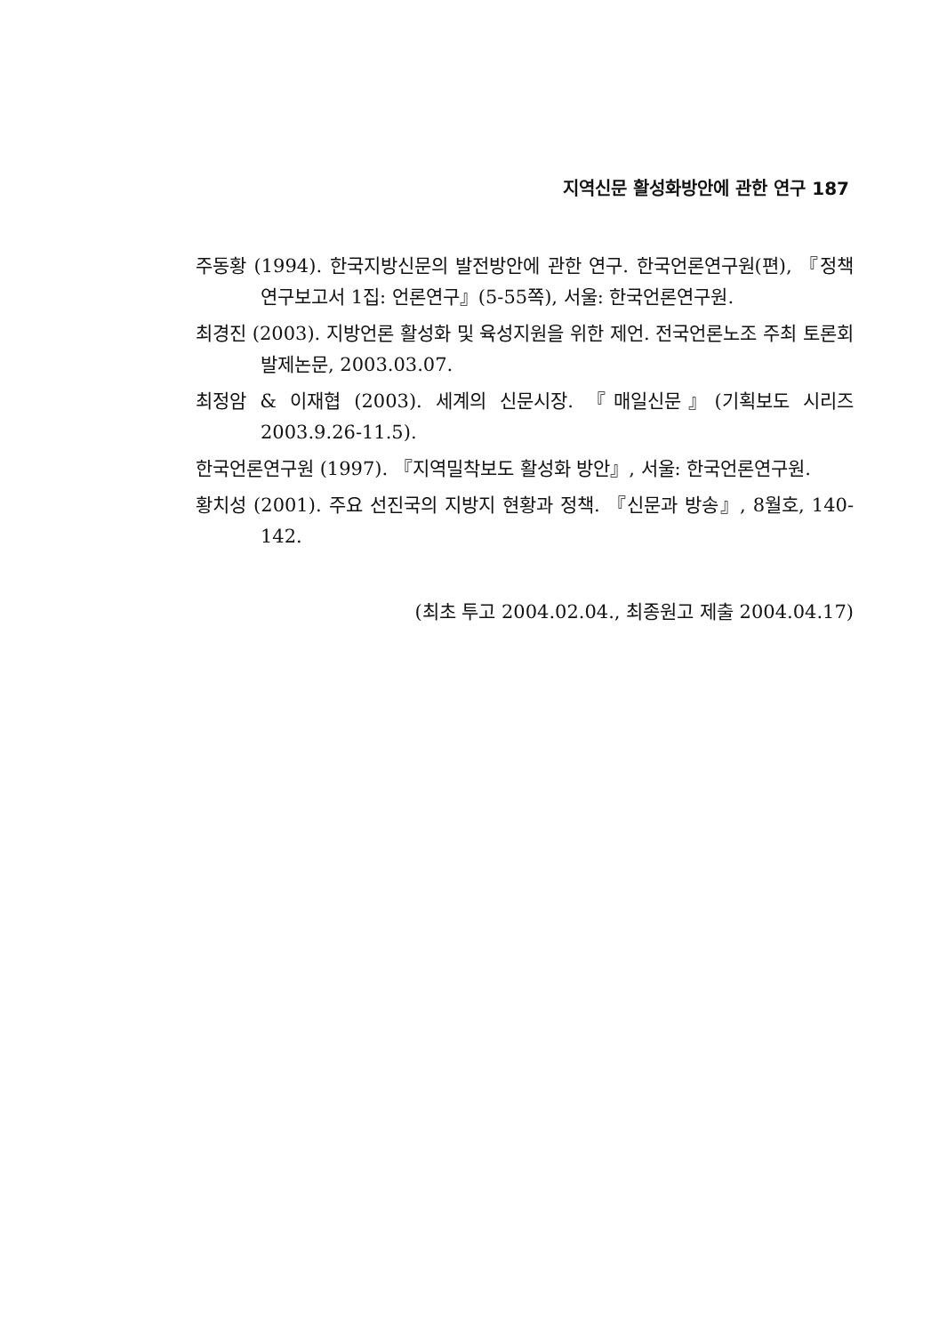지역신문 활성화방안에 관한 연구 187
주동황 (1994). 한국지방신문의 발전방안에 관한 연구. 한국언론연구원(편), 『정책연구보고서 1집: 언론연구』(5-55쪽), 서울: 한국언론연구원.
최경진 (2003). 지방언론 활성화 및 육성지원을 위한 제언. 전국언론노조 주최 토론회 발제논문, 2003.03.07.
최정암 & 이재협 (2003). 세계의 신문시장. 『매일신문』(기획보도 시리즈 2003.9.26-11.5).
한국언론연구원 (1997). 『지역밀착보도 활성화 방안』, 서울: 한국언론연구원.
황치성 (2001). 주요 선진국의 지방지 현황과 정책. 『신문과 방송』, 8월호, 140-142.
(최초 투고 2004.02.04., 최종원고 제출 2004.04.17)